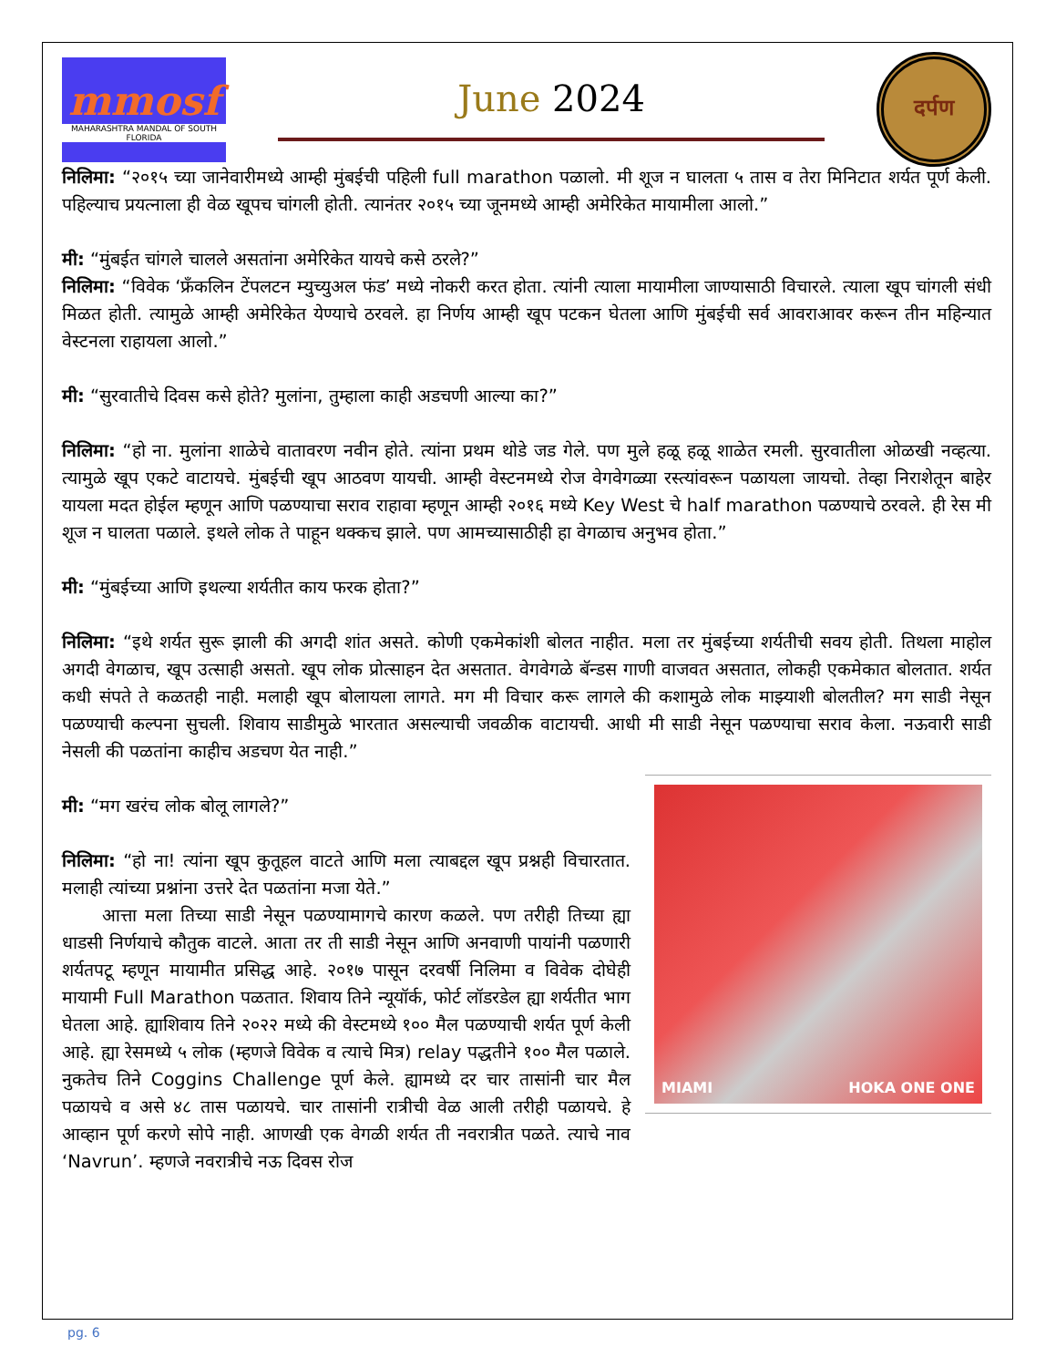mmosf
MAHARASHTRA MANDAL OF SOUTH FLORIDA
June 2024
दर्पण
निलिमा: “२०१५ च्या जानेवारीमध्ये आम्ही मुंबईची पहिली full marathon पळालो. मी शूज न घालता ५ तास व तेरा मिनिटात शर्यत पूर्ण केली. पहिल्याच प्रयत्नाला ही वेळ खूपच चांगली होती. त्यानंतर २०१५ च्या जूनमध्ये आम्ही अमेरिकेत मायामीला आलो.”
मी: “मुंबईत चांगले चालले असतांना अमेरिकेत यायचे कसे ठरले?”
निलिमा: “विवेक ‘फ्रँकलिन टेंपलटन म्युच्युअल फंड’ मध्ये नोकरी करत होता. त्यांनी त्याला मायामीला जाण्यासाठी विचारले. त्याला खूप चांगली संधी मिळत होती. त्यामुळे आम्ही अमेरिकेत येण्याचे ठरवले. हा निर्णय आम्ही खूप पटकन घेतला आणि मुंबईची सर्व आवराआवर करून तीन महिन्यात वेस्टनला राहायला आलो.”
मी: “सुरवातीचे दिवस कसे होते? मुलांना, तुम्हाला काही अडचणी आल्या का?”
निलिमा: “हो ना. मुलांना शाळेचे वातावरण नवीन होते. त्यांना प्रथम थोडे जड गेले. पण मुले हळू हळू शाळेत रमली. सुरवातीला ओळखी नव्हत्या. त्यामुळे खूप एकटे वाटायचे. मुंबईची खूप आठवण यायची. आम्ही वेस्टनमध्ये रोज वेगवेगळ्या रस्त्यांवरून पळायला जायचो. तेव्हा निराशेतून बाहेर यायला मदत होईल म्हणून आणि पळण्याचा सराव राहावा म्हणून आम्ही २०१६ मध्ये Key West चे half marathon पळण्याचे ठरवले. ही रेस मी शूज न घालता पळाले. इथले लोक ते पाहून थक्कच झाले. पण आमच्यासाठीही हा वेगळाच अनुभव होता.”
मी: “मुंबईच्या आणि इथल्या शर्यतीत काय फरक होता?”
निलिमा: “इथे शर्यत सुरू झाली की अगदी शांत असते. कोणी एकमेकांशी बोलत नाहीत. मला तर मुंबईच्या शर्यतीची सवय होती. तिथला माहोल अगदी वेगळाच, खूप उत्साही असतो. खूप लोक प्रोत्साहन देत असतात. वेगवेगळे बॅन्डस गाणी वाजवत असतात, लोकही एकमेकात बोलतात. शर्यत कधी संपते ते कळतही नाही. मलाही खूप बोलायला लागते. मग मी विचार करू लागले की कशामुळे लोक माझ्याशी बोलतील? मग साडी नेसून पळण्याची कल्पना सुचली. शिवाय साडीमुळे भारतात असल्याची जवळीक वाटायची. आधी मी साडी नेसून पळण्याचा सराव केला. नऊवारी साडी नेसली की पळतांना काहीच अडचण येत नाही.”
MIAMI HOKA ONE ONE
मी: “मग खरंच लोक बोलू लागले?”
निलिमा: “हो ना! त्यांना खूप कुतूहल वाटते आणि मला त्याबद्दल खूप प्रश्नही विचारतात. मलाही त्यांच्या प्रश्नांना उत्तरे देत पळतांना मजा येते.”
आत्ता मला तिच्या साडी नेसून पळण्यामागचे कारण कळले. पण तरीही तिच्या ह्या धाडसी निर्णयाचे कौतुक वाटले. आता तर ती साडी नेसून आणि अनवाणी पायांनी पळणारी शर्यतपटू म्हणून मायामीत प्रसिद्ध आहे. २०१७ पासून दरवर्षी निलिमा व विवेक दोघेही मायामी Full Marathon पळतात. शिवाय तिने न्यूयॉर्क, फोर्ट लॉडरडेल ह्या शर्यतीत भाग घेतला आहे. ह्याशिवाय तिने २०२२ मध्ये की वेस्टमध्ये १०० मैल पळण्याची शर्यत पूर्ण केली आहे. ह्या रेसमध्ये ५ लोक (म्हणजे विवेक व त्याचे मित्र) relay पद्धतीने १०० मैल पळाले. नुकतेच तिने Coggins Challenge पूर्ण केले. ह्यामध्ये दर चार तासांनी चार मैल पळायचे व असे ४८ तास पळायचे. चार तासांनी रात्रीची वेळ आली तरीही पळायचे. हे आव्हान पूर्ण करणे सोपे नाही. आणखी एक वेगळी शर्यत ती नवरात्रीत पळते. त्याचे नाव ‘Navrun’. म्हणजे नवरात्रीचे नऊ दिवस रोज
pg. 6